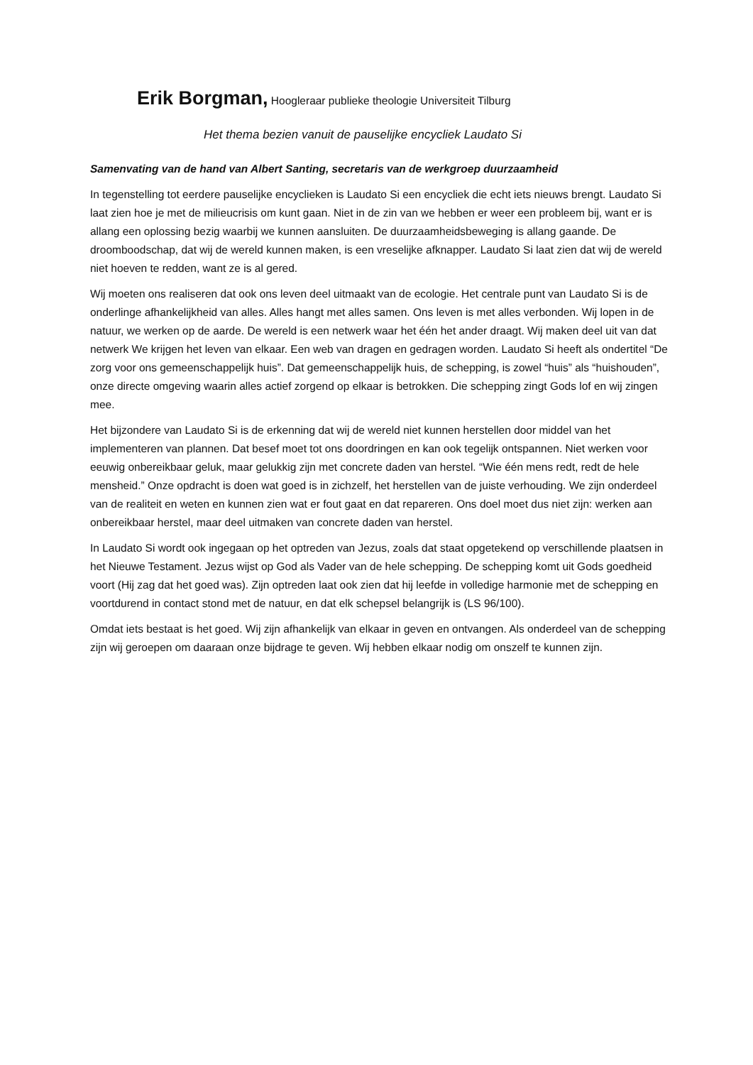Erik Borgman, Hoogleraar publieke theologie Universiteit Tilburg
Het thema bezien vanuit de pauselijke encycliek Laudato Si
Samenvating van de hand van Albert Santing, secretaris van de werkgroep duurzaamheid
In tegenstelling tot eerdere pauselijke encyclieken is Laudato Si een encycliek die echt iets nieuws brengt. Laudato Si laat zien hoe je met de milieucrisis om kunt gaan. Niet in de zin van we hebben er weer een probleem bij, want er is allang een oplossing bezig waarbij we kunnen aansluiten. De duurzaamheidsbeweging is allang gaande. De droomboodschap, dat wij de wereld kunnen maken, is een vreselijke afknapper. Laudato Si laat zien dat wij de wereld niet hoeven te redden, want ze is al gered.
Wij moeten ons realiseren dat ook ons leven deel uitmaakt van de ecologie. Het centrale punt van Laudato Si is de onderlinge afhankelijkheid van alles. Alles hangt met alles samen. Ons leven is met alles verbonden. Wij lopen in de natuur, we werken op de aarde. De wereld is een netwerk waar het één het ander draagt. Wij maken deel uit van dat netwerk We krijgen het leven van elkaar. Een web van dragen en gedragen worden. Laudato Si heeft als ondertitel “De zorg voor ons gemeenschappelijk huis”. Dat gemeenschappelijk huis, de schepping, is zowel “huis” als “huishouden”, onze directe omgeving waarin alles actief zorgend op elkaar is betrokken. Die schepping zingt Gods lof en wij zingen mee.
Het bijzondere van Laudato Si is de erkenning dat wij de wereld niet kunnen herstellen door middel van het implementeren van plannen. Dat besef moet tot ons doordringen en kan ook tegelijk ontspannen. Niet werken voor eeuwig onbereikbaar geluk, maar gelukkig zijn met concrete daden van herstel. “Wie één mens redt, redt de hele mensheid.” Onze opdracht is doen wat goed is in zichzelf, het herstellen van de juiste verhouding. We zijn onderdeel van de realiteit en weten en kunnen zien wat er fout gaat en dat repareren. Ons doel moet dus niet zijn: werken aan onbereikbaar herstel, maar deel uitmaken van concrete daden van herstel.
In Laudato Si wordt ook ingegaan op het optreden van Jezus, zoals dat staat opgetekend op verschillende plaatsen in het Nieuwe Testament. Jezus wijst op God als Vader van de hele schepping. De schepping komt uit Gods goedheid voort (Hij zag dat het goed was). Zijn optreden laat ook zien dat hij leefde in volledige harmonie met de schepping en voortdurend in contact stond met de natuur, en dat elk schepsel belangrijk is (LS 96/100).
Omdat iets bestaat is het goed. Wij zijn afhankelijk van elkaar in geven en ontvangen. Als onderdeel van de schepping zijn wij geroepen om daaraan onze bijdrage te geven. Wij hebben elkaar nodig om onszelf te kunnen zijn.